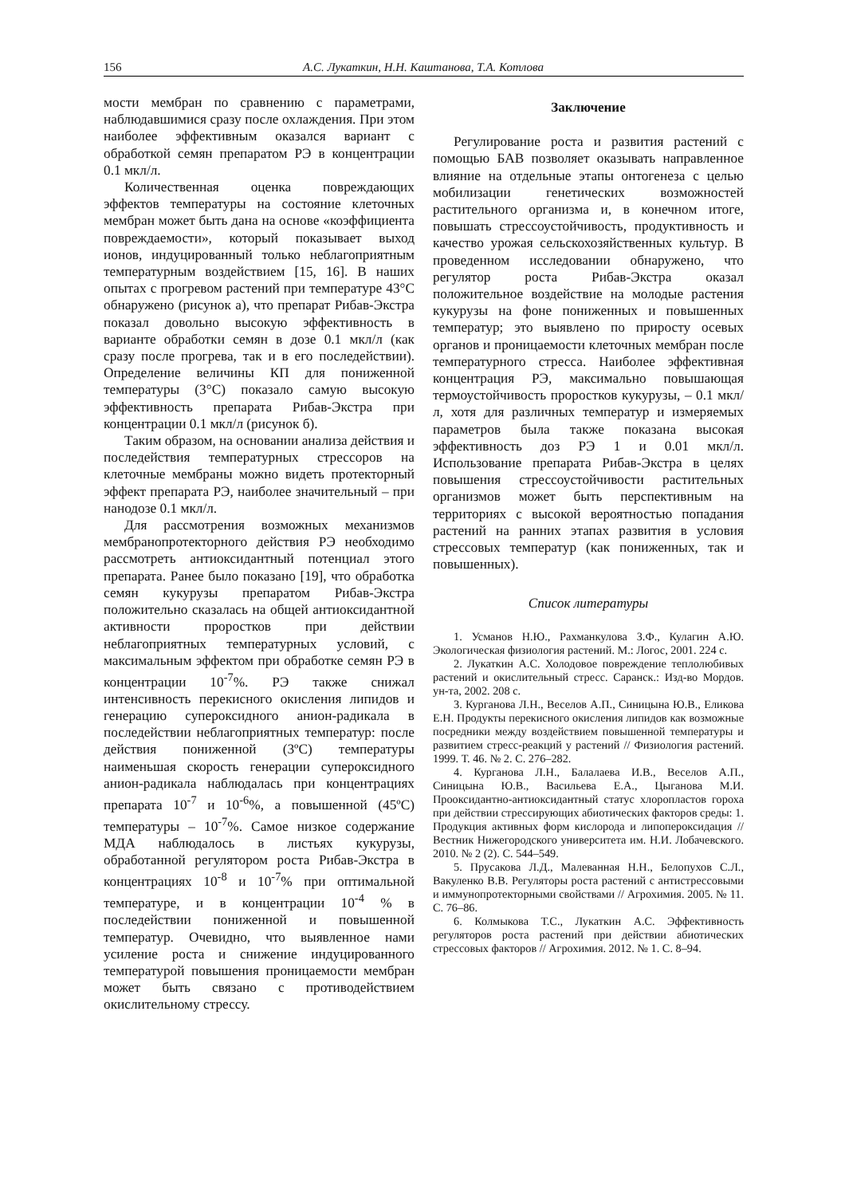156 А.С. Лукаткин, Н.Н. Каштанова, Т.А. Котлова
мости мембран по сравнению с параметрами, наблюдавшимися сразу после охлаждения. При этом наиболее эффективным оказался вариант с обработкой семян препаратом РЭ в концентрации 0.1 мкл/л.
Количественная оценка повреждающих эффектов температуры на состояние клеточных мембран может быть дана на основе «коэффициента повреждаемости», который показывает выход ионов, индуцированный только неблагоприятным температурным воздействием [15, 16]. В наших опытах с прогревом растений при температуре 43°С обнаружено (рисунок а), что препарат Рибав-Экстра показал довольно высокую эффективность в варианте обработки семян в дозе 0.1 мкл/л (как сразу после прогрева, так и в его последействии). Определение величины КП для пониженной температуры (3°С) показало самую высокую эффективность препарата Рибав-Экстра при концентрации 0.1 мкл/л (рисунок б).
Таким образом, на основании анализа действия и последействия температурных стрессоров на клеточные мембраны можно видеть протекторный эффект препарата РЭ, наиболее значительный – при нанодозе 0.1 мкл/л.
Для рассмотрения возможных механизмов мембранопротекторного действия РЭ необходимо рассмотреть антиоксидантный потенциал этого препарата. Ранее было показано [19], что обработка семян кукурузы препаратом Рибав-Экстра положительно сказалась на общей антиоксидантной активности проростков при действии неблагоприятных температурных условий, с максимальным эффектом при обработке семян РЭ в концентрации 10<sup>-7</sup>%. РЭ также снижал интенсивность перекисного окисления липидов и генерацию супероксидного анион-радикала в последействии неблагоприятных температур: после действия пониженной (3ºС) температуры наименьшая скорость генерации супероксидного анион-радикала наблюдалась при концентрациях препарата 10<sup>-7</sup> и 10<sup>-6</sup>%, а повышенной (45ºС) температуры – 10<sup>-7</sup>%. Самое низкое содержание МДА наблюдалось в листьях кукурузы, обработанной регулятором роста Рибав-Экстра в концентрациях 10<sup>-8</sup> и 10<sup>-7</sup>% при оптимальной температуре, и в концентрации 10<sup>-4</sup> % в последействии пониженной и повышенной температур. Очевидно, что выявленное нами усиление роста и снижение индуцированного температурой повышения проницаемости мембран может быть связано с противодействием окислительному стрессу.
Заключение
Регулирование роста и развития растений с помощью БАВ позволяет оказывать направленное влияние на отдельные этапы онтогенеза с целью мобилизации генетических возможностей растительного организма и, в конечном итоге, повышать стрессоустойчивость, продуктивность и качество урожая сельскохозяйственных культур. В проведенном исследовании обнаружено, что регулятор роста Рибав-Экстра оказал положительное воздействие на молодые растения кукурузы на фоне пониженных и повышенных температур; это выявлено по приросту осевых органов и проницаемости клеточных мембран после температурного стресса. Наиболее эффективная концентрация РЭ, максимально повышающая термоустойчивость проростков кукурузы, – 0.1 мкл/л, хотя для различных температур и измеряемых параметров была также показана высокая эффективность доз РЭ 1 и 0.01 мкл/л. Использование препарата Рибав-Экстра в целях повышения стрессоустойчивости растительных организмов может быть перспективным на территориях с высокой вероятностью попадания растений на ранних этапах развития в условия стрессовых температур (как пониженных, так и повышенных).
Список литературы
1. Усманов Н.Ю., Рахманкулова З.Ф., Кулагин А.Ю. Экологическая физиология растений. М.: Логос, 2001. 224 с.
2. Лукаткин А.С. Холодовое повреждение теплолюбивых растений и окислительный стресс. Саранск.: Изд-во Мордов. ун-та, 2002. 208 с.
3. Курганова Л.Н., Веселов А.П., Синицына Ю.В., Еликова Е.Н. Продукты перекисного окисления липидов как возможные посредники между воздействием повышенной температуры и развитием стресс-реакций у растений // Физиология растений. 1999. Т. 46. № 2. С. 276–282.
4. Курганова Л.Н., Балалаева И.В., Веселов А.П., Синицына Ю.В., Васильева Е.А., Цыганова М.И. Прооксидантно-антиоксидантный статус хлоропластов гороха при действии стрессирующих абиотических факторов среды: 1. Продукция активных форм кислорода и липопероксидация // Вестник Нижегородского университета им. Н.И. Лобачевского. 2010. № 2 (2). С. 544–549.
5. Прусакова Л.Д., Малеванная Н.Н., Белопухов С.Л., Вакуленко В.В. Регуляторы роста растений с антистрессовыми и иммунопротекторными свойствами // Агрохимия. 2005. № 11. С. 76–86.
6. Колмыкова Т.С., Лукаткин А.С. Эффективность регуляторов роста растений при действии абиотических стрессовых факторов // Агрохимия. 2012. № 1. С. 8–94.